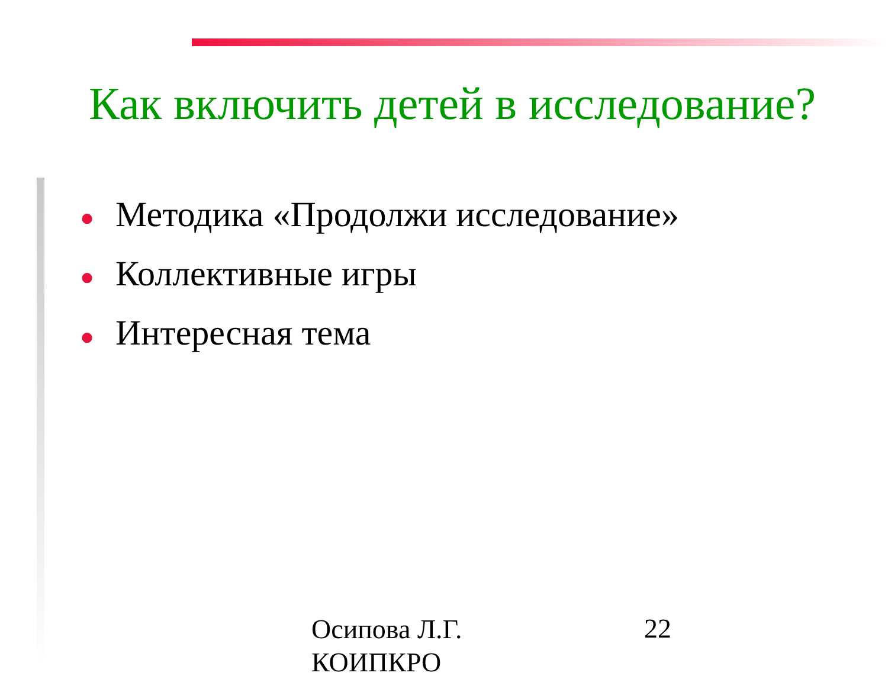Как включить детей в исследование?
● Методика «Продолжи исследование»
● Коллективные игры
● Интересная тема
Осипова Л.Г. КОИПКРО
22